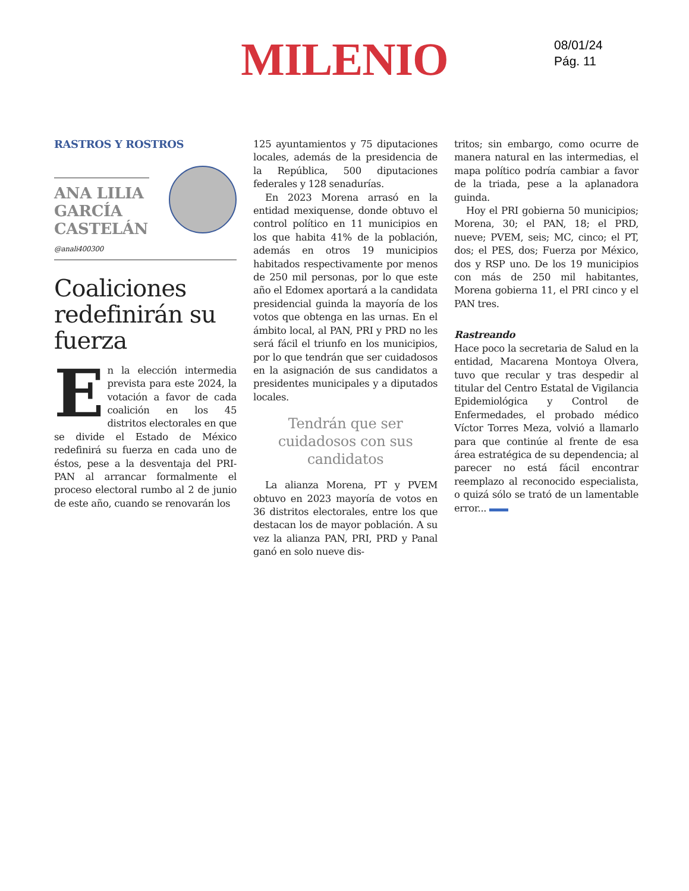MILENIO
08/01/24
Pág. 11
RASTROS Y ROSTROS
ANA LILIA GARCÍA CASTELÁN
@anali400300
Coaliciones redefinirán su fuerza
En la elección intermedia prevista para este 2024, la votación a favor de cada coalición en los 45 distritos electorales en que se divide el Estado de México redefinirá su fuerza en cada uno de éstos, pese a la desventaja del PRI-PAN al arrancar formalmente el proceso electoral rumbo al 2 de junio de este año, cuando se renovarán los
125 ayuntamientos y 75 diputaciones locales, además de la presidencia de la República, 500 diputaciones federales y 128 senadurías.
En 2023 Morena arrasó en la entidad mexiquense, donde obtuvo el control político en 11 municipios en los que habita 41% de la población, además en otros 19 municipios habitados respectivamente por menos de 250 mil personas, por lo que este año el Edomex aportará a la candidata presidencial guinda la mayoría de los votos que obtenga en las urnas. En el ámbito local, al PAN, PRI y PRD no les será fácil el triunfo en los municipios, por lo que tendrán que ser cuidadosos en la asignación de sus candidatos a presidentes municipales y a diputados locales.
Tendrán que ser cuidadosos con sus candidatos
La alianza Morena, PT y PVEM obtuvo en 2023 mayoría de votos en 36 distritos electorales, entre los que destacan los de mayor población. A su vez la alianza PAN, PRI, PRD y Panal ganó en solo nueve dis-
tritos; sin embargo, como ocurre de manera natural en las intermedias, el mapa político podría cambiar a favor de la triada, pese a la aplanadora guinda.
Hoy el PRI gobierna 50 municipios; Morena, 30; el PAN, 18; el PRD, nueve; PVEM, seis; MC, cinco; el PT, dos; el PES, dos; Fuerza por México, dos y RSP uno. De los 19 municipios con más de 250 mil habitantes, Morena gobierna 11, el PRI cinco y el PAN tres.
Rastreando
Hace poco la secretaria de Salud en la entidad, Macarena Montoya Olvera, tuvo que recular y tras despedir al titular del Centro Estatal de Vigilancia Epidemiológica y Control de Enfermedades, el probado médico Víctor Torres Meza, volvió a llamarlo para que continúe al frente de esa área estratégica de su dependencia; al parecer no está fácil encontrar reemplazo al reconocido especialista, o quizá sólo se trató de un lamentable error...